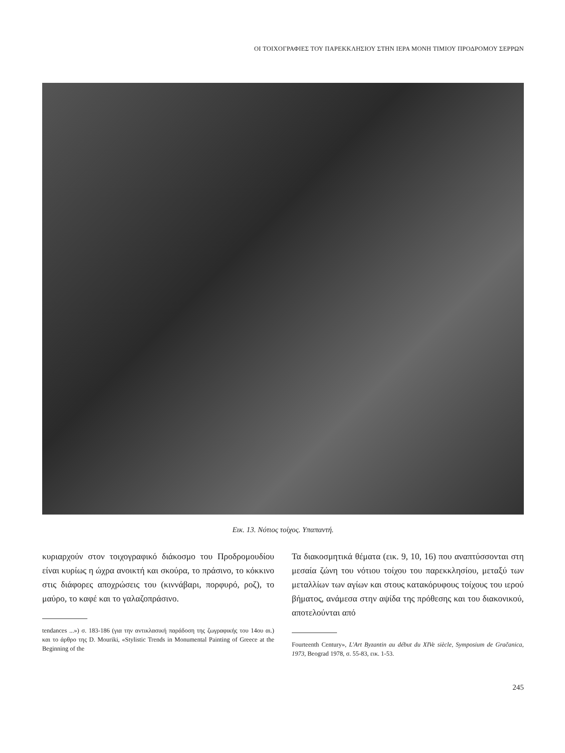ΟΙ ΤΟΙΧΟΓΡΑΦΙΕΣ ΤΟΥ ΠΑΡΕΚΚΛΗΣΙΟΥ ΣΤΗΝ ΙΕΡΑ ΜΟΝΗ ΤΙΜΙΟΥ ΠΡΟΔΡΟΜΟΥ ΣΕΡΡΩΝ
Εικ. 13. Νότιος τοίχος. Υπαπαντή.
κυριαρχούν στον τοιχογραφικό διάκοσμο του Προδρομουδίου είναι κυρίως η ώχρα ανοικτή και σκούρα, το πράσινο, το κόκκινο στις διάφορες αποχρώσεις του (κιννάβαρι, πορφυρό, ροζ), το μαύρο, το καφέ και το γαλαζοπράσινο.
tendances ...») σ. 183-186 (για την αντικλασική παράδοση της ζωγραφικής του 14ου αι.) και το άρθρο της D. Mouriki, «Stylistic Trends in Monumental Painting of Greece at the Beginning of the
Τα διακοσμητικά θέματα (εικ. 9, 10, 16) που αναπτύσσονται στη μεσαία ζώνη του νότιου τοίχου του παρεκκλησίου, μεταξύ των μεταλλίων των αγίων και στους κατακόρυφους τοίχους του ιερού βήματος, ανάμεσα στην αψίδα της πρόθεσης και του διακονικού, αποτελούνται από
Fourteenth Century», L'Art Byzantin au début du XIVe siècle, Symposium de Gračanica, 1973, Beograd 1978, σ. 55-83, εικ. 1-53.
245